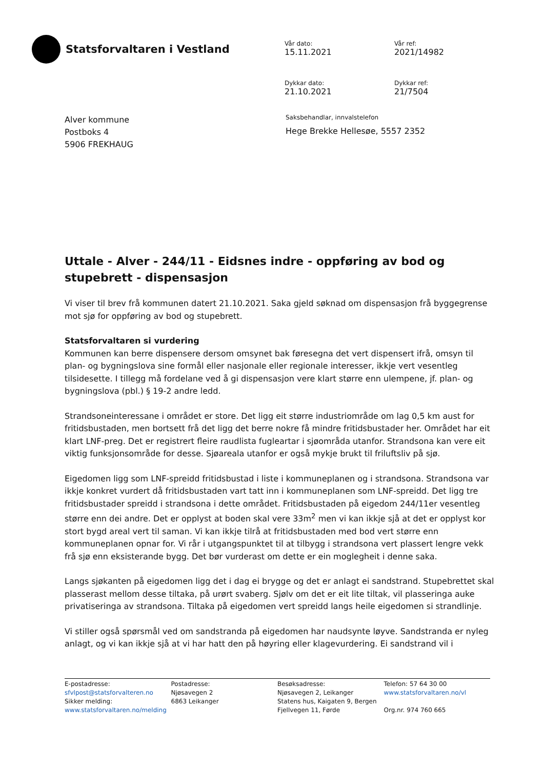Statsforvaltaren i Vestland
Vår dato:
15.11.2021
Vår ref:
2021/14982
Dykkar dato:
21.10.2021
Dykkar ref:
21/7504
Alver kommune
Postboks 4
5906 FREKHAUG
Saksbehandlar, innvalstelefon
Hege Brekke Hellesøe, 5557 2352
Uttale - Alver - 244/11 - Eidsnes indre - oppføring av bod og stupebrett - dispensasjon
Vi viser til brev frå kommunen datert 21.10.2021. Saka gjeld søknad om dispensasjon frå byggegrense mot sjø for oppføring av bod og stupebrett.
Statsforvaltaren si vurdering
Kommunen kan berre dispensere dersom omsynet bak føresegna det vert dispensert ifrå, omsyn til plan- og bygningslova sine formål eller nasjonale eller regionale interesser, ikkje vert vesentleg tilsidesette. I tillegg må fordelane ved å gi dispensasjon vere klart større enn ulempene, jf. plan- og bygningslova (pbl.) § 19-2 andre ledd.
Strandsoneinteressane i området er store. Det ligg eit større industriområde om lag 0,5 km aust for fritidsbustaden, men bortsett frå det ligg det berre nokre få mindre fritidsbustader her. Området har eit klart LNF-preg. Det er registrert fleire raudlista fugleartar i sjøområda utanfor. Strandsona kan vere eit viktig funksjonsområde for desse. Sjøareala utanfor er også mykje brukt til friluftsliv på sjø.
Eigedomen ligg som LNF-spreidd fritidsbustad i liste i kommuneplanen og i strandsona. Strandsona var ikkje konkret vurdert då fritidsbustaden vart tatt inn i kommuneplanen som LNF-spreidd. Det ligg tre fritidsbustader spreidd i strandsona i dette området. Fritidsbustaden på eigedom 244/11er vesentleg større enn dei andre. Det er opplyst at boden skal vere 33m<sup>2</sup> men vi kan ikkje sjå at det er opplyst kor stort bygd areal vert til saman. Vi kan ikkje tilrå at fritidsbustaden med bod vert større enn kommuneplanen opnar for. Vi rår i utgangspunktet til at tilbygg i strandsona vert plassert lengre vekk frå sjø enn eksisterande bygg. Det bør vurderast om dette er ein moglegheit i denne saka.
Langs sjøkanten på eigedomen ligg det i dag ei brygge og det er anlagt ei sandstrand. Stupebrettet skal plasserast mellom desse tiltaka, på urørt svaberg. Sjølv om det er eit lite tiltak, vil plasseringa auke privatiseringa av strandsona. Tiltaka på eigedomen vert spreidd langs heile eigedomen si strandlinje.
Vi stiller også spørsmål ved om sandstranda på eigedomen har naudsynte løyve. Sandstranda er nyleg anlagt, og vi kan ikkje sjå at vi har hatt den på høyring eller klagevurdering. Ei sandstrand vil i
E-postadresse:
sfvlpost@statsforvalteren.no
Sikker melding:
www.statsforvaltaren.no/melding
Postadresse:
Njøsavegen 2
6863 Leikanger
Besøksadresse:
Njøsavegen 2, Leikanger
Statens hus, Kaigaten 9, Bergen
Fjellvegen 11, Førde
Telefon: 57 64 30 00
www.statsforvaltaren.no/vl
Org.nr. 974 760 665